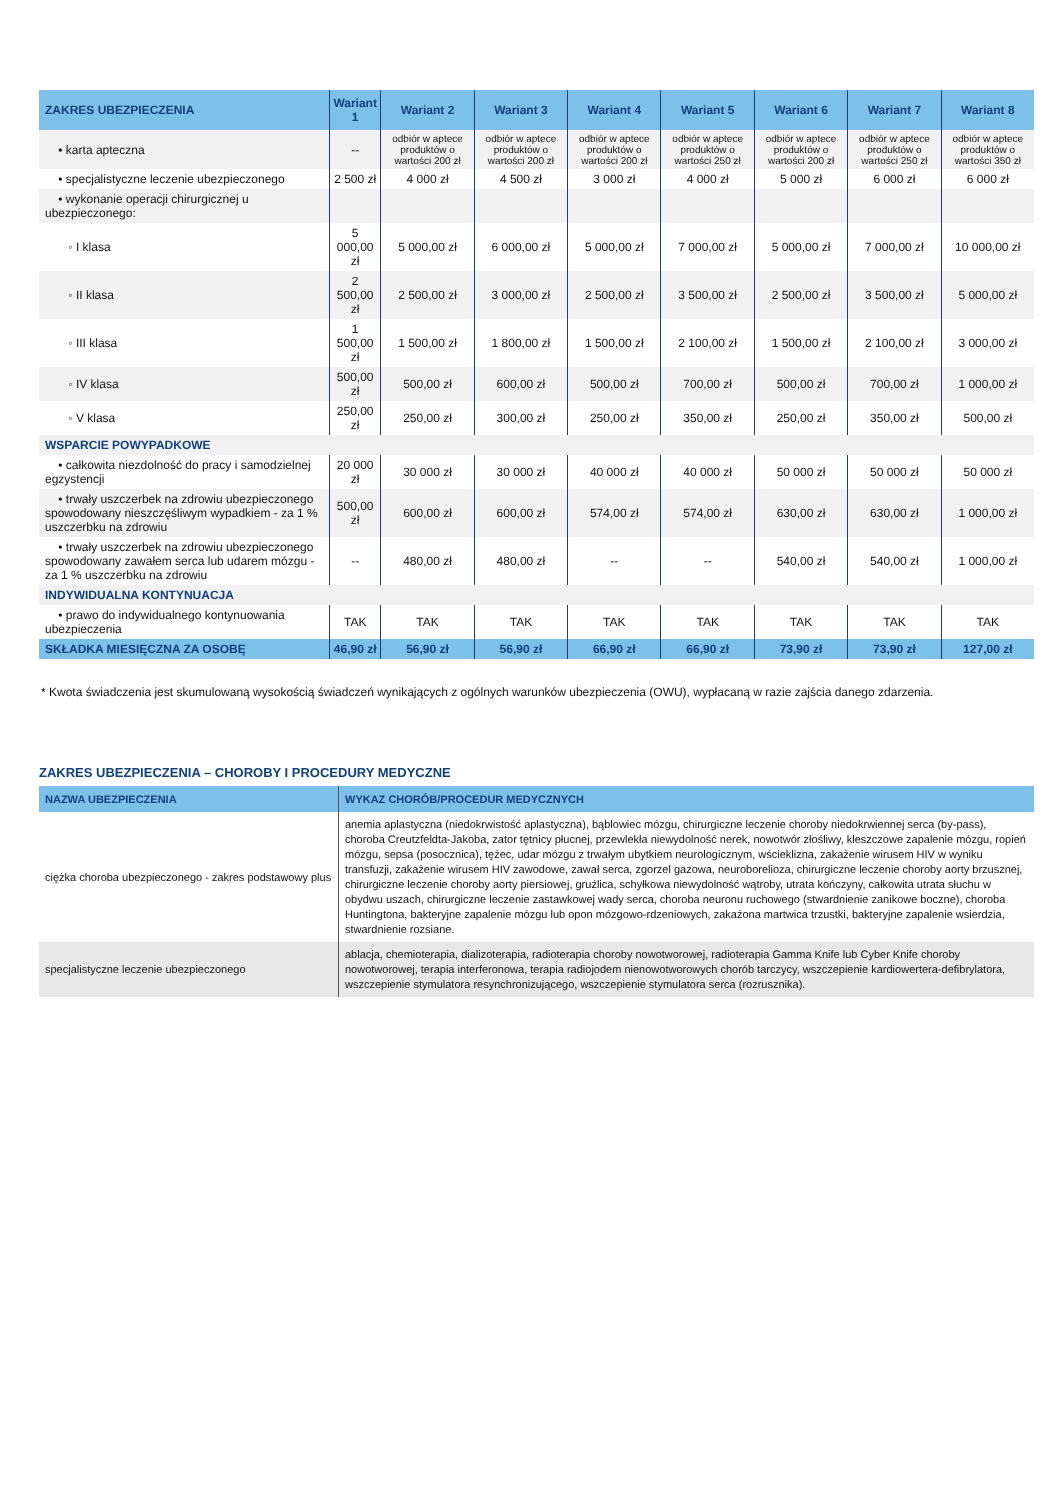| ZAKRES UBEZPIECZENIA | Wariant 1 | Wariant 2 | Wariant 3 | Wariant 4 | Wariant 5 | Wariant 6 | Wariant 7 | Wariant 8 |
| --- | --- | --- | --- | --- | --- | --- | --- | --- |
| • karta apteczna | -- | odbiór w aptece produktów o wartości 200 zł | odbiór w aptece produktów o wartości 200 zł | odbiór w aptece produktów o wartości 200 zł | odbiór w aptece produktów o wartości 250 zł | odbiór w aptece produktów o wartości 200 zł | odbiór w aptece produktów o wartości 250 zł | odbiór w aptece produktów o wartości 350 zł |
| • specjalistyczne leczenie ubezpieczonego | 2 500 zł | 4 000 zł | 4 500 zł | 3 000 zł | 4 000 zł | 5 000 zł | 6 000 zł | 6 000 zł |
| • wykonanie operacji chirurgicznej u ubezpieczonego: | | | | | | | | |
| ◦ I klasa | 5 000,00 zł | 5 000,00 zł | 6 000,00 zł | 5 000,00 zł | 7 000,00 zł | 5 000,00 zł | 7 000,00 zł | 10 000,00 zł |
| ◦ II klasa | 2 500,00 zł | 2 500,00 zł | 3 000,00 zł | 2 500,00 zł | 3 500,00 zł | 2 500,00 zł | 3 500,00 zł | 5 000,00 zł |
| ◦ III klasa | 1 500,00 zł | 1 500,00 zł | 1 800,00 zł | 1 500,00 zł | 2 100,00 zł | 1 500,00 zł | 2 100,00 zł | 3 000,00 zł |
| ◦ IV klasa | 500,00 zł | 500,00 zł | 600,00 zł | 500,00 zł | 700,00 zł | 500,00 zł | 700,00 zł | 1 000,00 zł |
| ◦ V klasa | 250,00 zł | 250,00 zł | 300,00 zł | 250,00 zł | 350,00 zł | 250,00 zł | 350,00 zł | 500,00 zł |
| WSPARCIE POWYPADKOWE | | | | | | | | |
| • całkowita niezdolność do pracy i samodzielnej egzystencji | 20 000 zł | 30 000 zł | 30 000 zł | 40 000 zł | 40 000 zł | 50 000 zł | 50 000 zł | 50 000 zł |
| • trwały uszczerbek na zdrowiu ubezpieczonego spowodowany nieszczęśliwym wypadkiem - za 1 % uszczerbku na zdrowiu | 500,00 zł | 600,00 zł | 600,00 zł | 574,00 zł | 574,00 zł | 630,00 zł | 630,00 zł | 1 000,00 zł |
| • trwały uszczerbek na zdrowiu ubezpieczonego spowodowany zawałem serca lub udarem mózgu - za 1 % uszczerbku na zdrowiu | -- | 480,00 zł | 480,00 zł | -- | -- | 540,00 zł | 540,00 zł | 1 000,00 zł |
| INDYWIDUALNA KONTYNUACJA | | | | | | | | |
| • prawo do indywidualnego kontynuowania ubezpieczenia | TAK | TAK | TAK | TAK | TAK | TAK | TAK | TAK |
| SKŁADKA MIESIĘCZNA ZA OSOBĘ | 46,90 zł | 56,90 zł | 56,90 zł | 66,90 zł | 66,90 zł | 73,90 zł | 73,90 zł | 127,00 zł |
* Kwota świadczenia jest skumulowaną wysokością świadczeń wynikających z ogólnych warunków ubezpieczenia (OWU), wypłacaną w razie zajścia danego zdarzenia.
ZAKRES UBEZPIECZENIA – CHOROBY I PROCEDURY MEDYCZNE
| NAZWA UBEZPIECZENIA | WYKAZ CHORÓB/PROCEDUR MEDYCZNYCH |
| --- | --- |
| ciężka choroba ubezpieczonego - zakres podstawowy plus | anemia aplastyczna (niedokrwistość aplastyczna), bąblowiec mózgu, chirurgiczne leczenie choroby niedokrwiennej serca (by-pass), choroba Creutzfeldta-Jakoba, zator tętnicy płucnej, przewlekła niewydolność nerek, nowotwór złośliwy, kleszczowe zapalenie mózgu, ropień mózgu, sepsa (posocznica), tężec, udar mózgu z trwałym ubytkiem neurologicznym, wścieklizna, zakażenie wirusem HIV w wyniku transfuzji, zakażenie wirusem HIV zawodowe, zawał serca, zgorzel gazowa, neuroborelioza, chirurgiczne leczenie choroby aorty brzusznej, chirurgiczne leczenie choroby aorty piersiowej, gruźlica, schyłkowa niewydolność wątroby, utrata kończyny, całkowita utrata słuchu w obydwu uszach, chirurgiczne leczenie zastawkowej wady serca, choroba neuronu ruchowego (stwardnienie zanikowe boczne), choroba Huntingtona, bakteryjne zapalenie mózgu lub opon mózgowo-rdzeniowych, zakażona martwica trzustki, bakteryjne zapalenie wsierdzia, stwardnienie rozsiane. |
| specjalistyczne leczenie ubezpieczonego | ablacja, chemioterapia, dializoterapia, radioterapia choroby nowotworowej, radioterapia Gamma Knife lub Cyber Knife choroby nowotworowej, terapia interferonowa, terapia radiojodem nienowotworowych chorób tarczycy, wszczepienie kardiowertera-defibrylatora, wszczepienie stymulatora resynchronizującego, wszczepienie stymulatora serca (rozrusznika). |